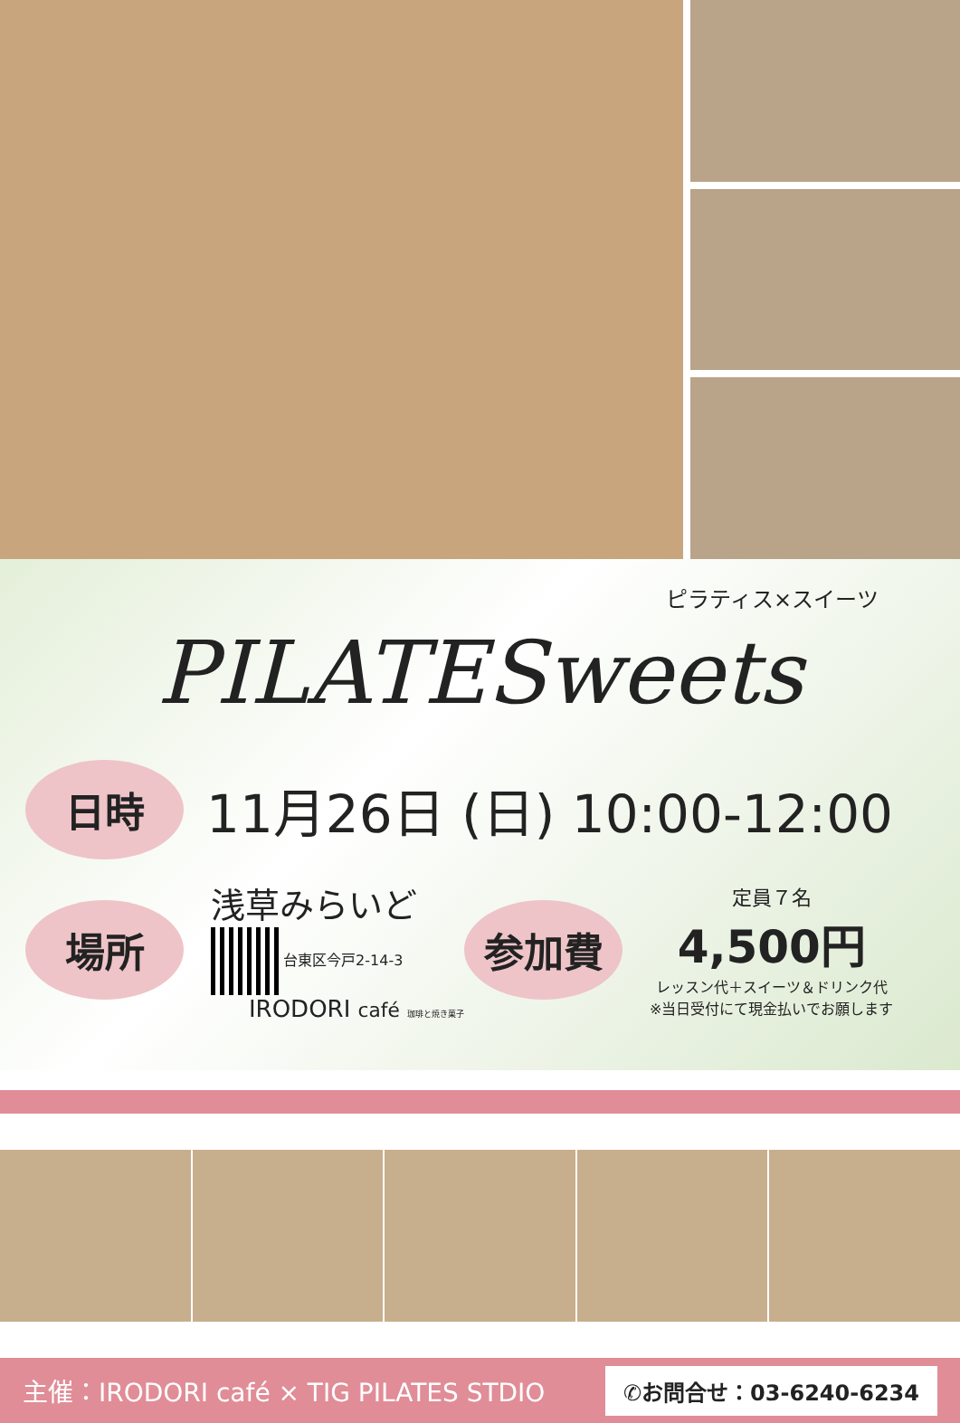ピラティス×スイーツ
PILATESweets
日時
11月26日 (日) 10:00-12:00
場所
浅草みらいど
台東区今戸2-14-3
IRODORI café 珈琲と焼き菓子
参加費
定員７名
4,500円
レッスン代＋スイーツ＆ドリンク代
※当日受付にて現金払いでお願します
主催：IRODORI café × TIG PILATES STDIO ✆お問合せ：03-6240-6234